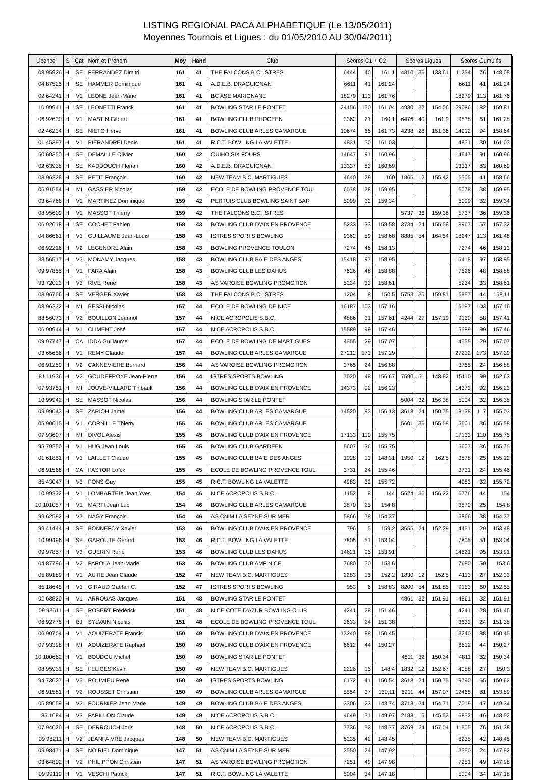LISTING REGIONAL PACA ALPHABETIQUE (Le 13/05/2011)
Moyennes Tournois et Ligues : du 01/05/2010 AU 30/04/2011)
| Licence | S | Cat | Nom et Prénom | Moy | Hand | Club | Scores C1 + C2 | | | Scores Ligues | | | Scores Cumulés | | |
| --- | --- | --- | --- | --- | --- | --- | --- | --- | --- | --- | --- | --- | --- | --- | --- |
| 08 95926 | H | SE | FERRANDEZ Dimitri | 161 | 41 | THE FALCONS B.C. ISTRES | 6444 | 40 | 161,1 | 4810 | 36 | 133,61 | 11254 | 76 | 148,08 |
| 04 87525 | H | SE | HAMMER Dominique | 161 | 41 | A.D.E.B. DRAGUIGNAN | 6611 | 41 | 161,24 | | | | 6611 | 41 | 161,24 |
| 02 64241 | H | V1 | LEONE Jean-Marie | 161 | 41 | BC ASE MARIGNANE | 18279 | 113 | 161,76 | | | | 18279 | 113 | 161,76 |
| 10 99941 | H | SE | LEONETTI Franck | 161 | 41 | BOWLING STAR LE PONTET | 24156 | 150 | 161,04 | 4930 | 32 | 154,06 | 29086 | 182 | 159,81 |
| 06 92630 | H | V1 | MASTIN Gilbert | 161 | 41 | BOWLING CLUB PHOCEEN | 3362 | 21 | 160,1 | 6476 | 40 | 161,9 | 9838 | 61 | 161,28 |
| 02 46234 | H | SE | NIETO Hervé | 161 | 41 | BOWLING CLUB ARLES CAMARGUE | 10674 | 66 | 161,73 | 4238 | 28 | 151,36 | 14912 | 94 | 158,64 |
| 01 45397 | H | V1 | PIERANDREI Denis | 161 | 41 | R.C.T. BOWLING LA VALETTE | 4831 | 30 | 161,03 | | | | 4831 | 30 | 161,03 |
| 50 60350 | H | SE | DEMAILLE Olivier | 160 | 42 | QUIHO SIX FOURS | 14647 | 91 | 160,96 | | | | 14647 | 91 | 160,96 |
| 02 63938 | H | SE | KADDOUCH Florian | 160 | 42 | A.D.E.B. DRAGUIGNAN | 13337 | 83 | 160,69 | | | | 13337 | 83 | 160,69 |
| 08 96228 | H | SE | PETIT François | 160 | 42 | NEW TEAM B.C. MARTIGUES | 4640 | 29 | 160 | 1865 | 12 | 155,42 | 6505 | 41 | 158,66 |
| 06 91554 | H | MI | GASSIER Nicolas | 159 | 42 | ECOLE DE BOWLING PROVENCE TOUL | 6078 | 38 | 159,95 | | | | 6078 | 38 | 159,95 |
| 03 64766 | H | V1 | MARTINEZ Dominique | 159 | 42 | PERTUIS CLUB BOWLING SAINT BAR | 5099 | 32 | 159,34 | | | | 5099 | 32 | 159,34 |
| 08 95609 | H | V1 | MASSOT Thierry | 159 | 42 | THE FALCONS B.C. ISTRES | | | | 5737 | 36 | 159,36 | 5737 | 36 | 159,36 |
| 06 92618 | H | SE | COCHET Fabien | 158 | 43 | BOWLING CLUB D'AIX EN PROVENCE | 5233 | 33 | 158,58 | 3734 | 24 | 155,58 | 8967 | 57 | 157,32 |
| 04 86661 | H | V3 | GUILLAUME Jean-Louis | 158 | 43 | ISTRES SPORTS BOWLING | 9362 | 59 | 158,68 | 8885 | 54 | 164,54 | 18247 | 113 | 161,48 |
| 06 92216 | H | V2 | LEGENDRE Alain | 158 | 43 | BOWLING PROVENCE TOULON | 7274 | 46 | 158,13 | | | | 7274 | 46 | 158,13 |
| 88 56517 | H | V3 | MONAMY Jacques | 158 | 43 | BOWLING CLUB BAIE DES ANGES | 15418 | 97 | 158,95 | | | | 15418 | 97 | 158,95 |
| 09 97856 | H | V1 | PARA Alain | 158 | 43 | BOWLING CLUB LES DAHUS | 7626 | 48 | 158,88 | | | | 7626 | 48 | 158,88 |
| 93 72023 | H | V3 | RIVE René | 158 | 43 | AS VAROISE BOWLING PROMOTION | 5234 | 33 | 158,61 | | | | 5234 | 33 | 158,61 |
| 08 96756 | H | SE | VERGER Xavier | 158 | 43 | THE FALCONS B.C. ISTRES | 1204 | 8 | 150,5 | 5753 | 36 | 159,81 | 6957 | 44 | 158,11 |
| 08 96232 | H | MI | BESSI Nicolas | 157 | 44 | ECOLE DE BOWLING DE NICE | 16187 | 103 | 157,16 | | | | 16187 | 103 | 157,16 |
| 88 56073 | H | V2 | BOUILLON Jeannot | 157 | 44 | NICE ACROPOLIS S.B.C. | 4886 | 31 | 157,61 | 4244 | 27 | 157,19 | 9130 | 58 | 157,41 |
| 06 90944 | H | V1 | CLIMENT José | 157 | 44 | NICE ACROPOLIS S.B.C. | 15589 | 99 | 157,46 | | | | 15589 | 99 | 157,46 |
| 09 97747 | H | CA | IDDA Guillaume | 157 | 44 | ECOLE DE BOWLING DE MARTIGUES | 4555 | 29 | 157,07 | | | | 4555 | 29 | 157,07 |
| 03 65656 | H | V1 | REMY Claude | 157 | 44 | BOWLING CLUB ARLES CAMARGUE | 27212 | 173 | 157,29 | | | | 27212 | 173 | 157,29 |
| 06 91259 | H | V2 | CANNEVIERE Bernard | 156 | 44 | AS VAROISE BOWLING PROMOTION | 3765 | 24 | 156,88 | | | | 3765 | 24 | 156,88 |
| 81 11936 | H | V2 | GOUDEFROYE Jean-Pierre | 156 | 44 | ISTRES SPORTS BOWLING | 7520 | 48 | 156,67 | 7590 | 51 | 148,82 | 15110 | 99 | 152,63 |
| 07 93751 | H | MI | JOUVE-VILLARD Thibault | 156 | 44 | BOWLING CLUB D'AIX EN PROVENCE | 14373 | 92 | 156,23 | | | | 14373 | 92 | 156,23 |
| 10 99942 | H | SE | MASSOT Nicolas | 156 | 44 | BOWLING STAR LE PONTET | | | | 5004 | 32 | 156,38 | 5004 | 32 | 156,38 |
| 09 99043 | H | SE | ZARIOH Jamel | 156 | 44 | BOWLING CLUB ARLES CAMARGUE | 14520 | 93 | 156,13 | 3618 | 24 | 150,75 | 18138 | 117 | 155,03 |
| 05 90015 | H | V1 | CORNILLE Thierry | 155 | 45 | BOWLING CLUB ARLES CAMARGUE | | | | 5601 | 36 | 155,58 | 5601 | 36 | 155,58 |
| 07 93607 | H | MI | DIVOL Alexis | 155 | 45 | BOWLING CLUB D'AIX EN PROVENCE | 17133 | 110 | 155,75 | | | | 17133 | 110 | 155,75 |
| 95 79250 | H | V1 | HUG Jean Louis | 155 | 45 | BOWLING CLUB GARDEEN | 5607 | 36 | 155,75 | | | | 5607 | 36 | 155,75 |
| 01 61851 | H | V3 | LAILLET Claude | 155 | 45 | BOWLING CLUB BAIE DES ANGES | 1928 | 13 | 148,31 | 1950 | 12 | 162,5 | 3878 | 25 | 155,12 |
| 06 91566 | H | CA | PASTOR Loïck | 155 | 45 | ECOLE DE BOWLING PROVENCE TOUL | 3731 | 24 | 155,46 | | | | 3731 | 24 | 155,46 |
| 85 43047 | H | V3 | PONS Guy | 155 | 45 | R.C.T. BOWLING LA VALETTE | 4983 | 32 | 155,72 | | | | 4983 | 32 | 155,72 |
| 10 99232 | H | V1 | LOMBARTEIX Jean Yves | 154 | 46 | NICE ACROPOLIS S.B.C. | 1152 | 8 | 144 | 5624 | 36 | 156,22 | 6776 | 44 | 154 |
| 10 101057 | H | V1 | MARTI Jean Luc | 154 | 46 | BOWLING CLUB ARLES CAMARGUE | 3870 | 25 | 154,8 | | | | 3870 | 25 | 154,8 |
| 99 62592 | H | V3 | NAGY François | 154 | 46 | AS CNIM LA SEYNE SUR MER | 5866 | 38 | 154,37 | | | | 5866 | 38 | 154,37 |
| 99 41444 | H | SE | BONNEFOY Xavier | 153 | 46 | BOWLING CLUB D'AIX EN PROVENCE | 796 | 5 | 159,2 | 3655 | 24 | 152,29 | 4451 | 29 | 153,48 |
| 10 99496 | H | SE | GAROUTE Gérard | 153 | 46 | R.C.T. BOWLING LA VALETTE | 7805 | 51 | 153,04 | | | | 7805 | 51 | 153,04 |
| 09 97857 | H | V3 | GUERIN René | 153 | 46 | BOWLING CLUB LES DAHUS | 14621 | 95 | 153,91 | | | | 14621 | 95 | 153,91 |
| 04 87796 | H | V2 | PAROLA Jean-Marie | 153 | 46 | BOWLING CLUB AMF NICE | 7680 | 50 | 153,6 | | | | 7680 | 50 | 153,6 |
| 05 89189 | H | V1 | AUTIE Jean Claude | 152 | 47 | NEW TEAM B.C. MARTIGUES | 2283 | 15 | 152,2 | 1830 | 12 | 152,5 | 4113 | 27 | 152,33 |
| 85 18645 | H | V3 | GIRAUD Gaëtan C. | 152 | 47 | ISTRES SPORTS BOWLING | 953 | 6 | 158,83 | 8200 | 54 | 151,85 | 9153 | 60 | 152,55 |
| 02 63820 | H | V1 | ARROUAS Jacques | 151 | 48 | BOWLING STAR LE PONTET | | | | 4861 | 32 | 151,91 | 4861 | 32 | 151,91 |
| 09 98611 | H | SE | ROBERT Frédérick | 151 | 48 | NICE COTE D'AZUR BOWLING CLUB | 4241 | 28 | 151,46 | | | | 4241 | 28 | 151,46 |
| 06 92775 | H | BJ | SYLVAIN Nicolas | 151 | 48 | ECOLE DE BOWLING PROVENCE TOUL | 3633 | 24 | 151,38 | | | | 3633 | 24 | 151,38 |
| 06 90704 | H | V1 | AOUIZERATE Francis | 150 | 49 | BOWLING CLUB D'AIX EN PROVENCE | 13240 | 88 | 150,45 | | | | 13240 | 88 | 150,45 |
| 07 93398 | H | MI | AOUIZERATE Raphaël | 150 | 49 | BOWLING CLUB D'AIX EN PROVENCE | 6612 | 44 | 150,27 | | | | 6612 | 44 | 150,27 |
| 10 100662 | H | V1 | BOUDOU Michel | 150 | 49 | BOWLING STAR LE PONTET | | | | 4811 | 32 | 150,34 | 4811 | 32 | 150,34 |
| 08 95931 | H | SE | FELICES Kévin | 150 | 49 | NEW TEAM B.C. MARTIGUES | 2226 | 15 | 148,4 | 1832 | 12 | 152,67 | 4058 | 27 | 150,3 |
| 94 73627 | H | V3 | ROUMIEU René | 150 | 49 | ISTRES SPORTS BOWLING | 6172 | 41 | 150,54 | 3618 | 24 | 150,75 | 9790 | 65 | 150,62 |
| 06 91581 | H | V2 | ROUSSET Christian | 150 | 49 | BOWLING CLUB ARLES CAMARGUE | 5554 | 37 | 150,11 | 6911 | 44 | 157,07 | 12465 | 81 | 153,89 |
| 05 89659 | H | V2 | FOURNIER Jean Marie | 149 | 49 | BOWLING CLUB BAIE DES ANGES | 3306 | 23 | 143,74 | 3713 | 24 | 154,71 | 7019 | 47 | 149,34 |
| 85 1684 | H | V3 | PAPILLON Claude | 149 | 49 | NICE ACROPOLIS S.B.C. | 4649 | 31 | 149,97 | 2183 | 15 | 145,53 | 6832 | 46 | 148,52 |
| 07 94020 | H | SE | DERROUCH Joris | 148 | 50 | NICE ACROPOLIS S.B.C. | 7736 | 52 | 148,77 | 3769 | 24 | 157,04 | 11505 | 76 | 151,38 |
| 09 98211 | H | V2 | JEANFAIVRE Jacques | 148 | 50 | NEW TEAM B.C. MARTIGUES | 6235 | 42 | 148,45 | | | | 6235 | 42 | 148,45 |
| 09 98471 | H | SE | NOIRIEL Dominique | 147 | 51 | AS CNIM LA SEYNE SUR MER | 3550 | 24 | 147,92 | | | | 3550 | 24 | 147,92 |
| 03 64802 | H | V2 | PHILIPPON Christian | 147 | 51 | AS VAROISE BOWLING PROMOTION | 7251 | 49 | 147,98 | | | | 7251 | 49 | 147,98 |
| 09 99119 | H | V1 | VESCHI Patrick | 147 | 51 | R.C.T. BOWLING LA VALETTE | 5004 | 34 | 147,18 | | | | 5004 | 34 | 147,18 |